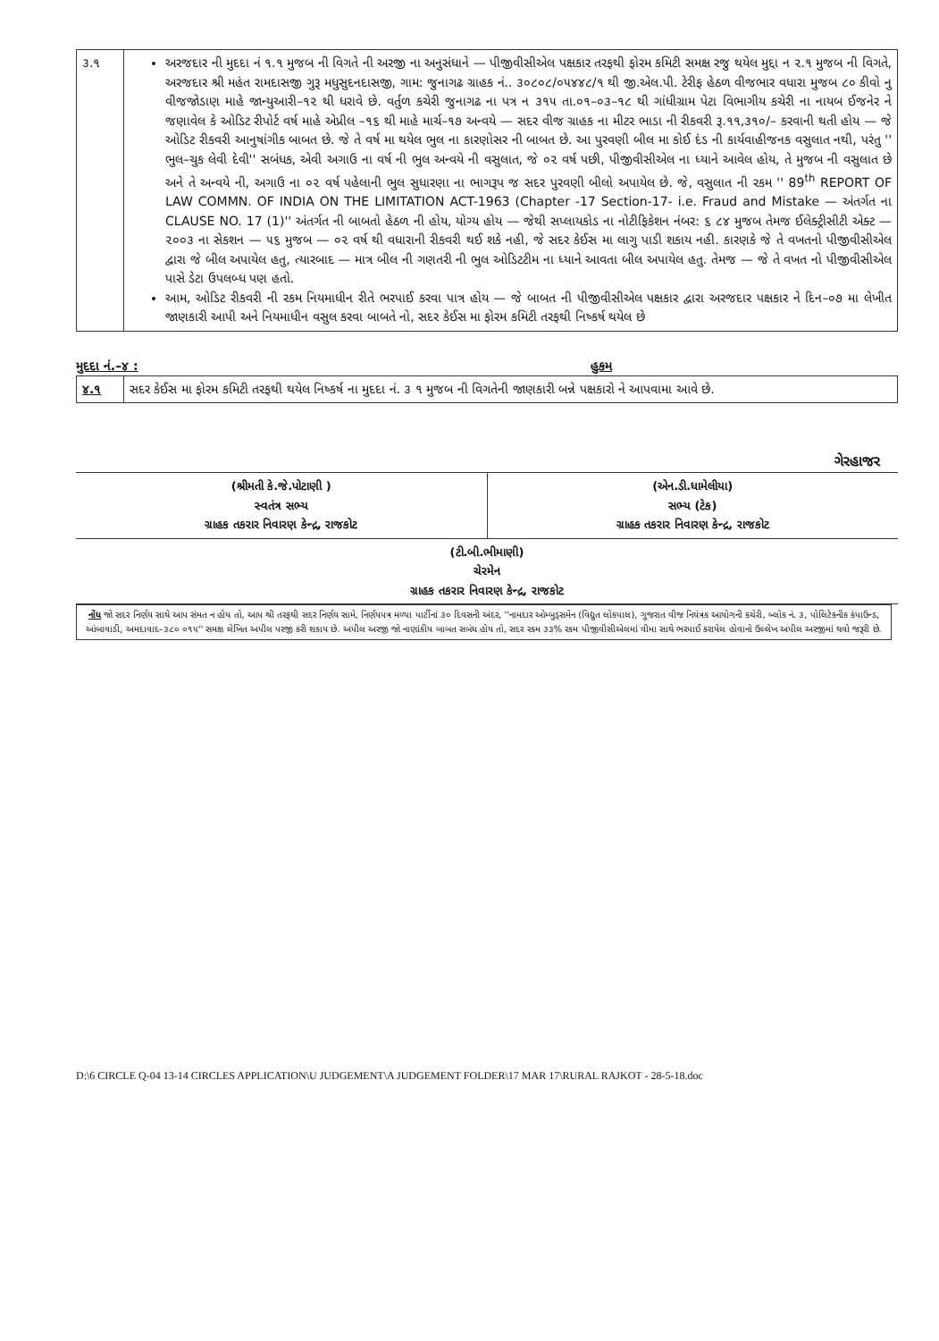| ૩.૧ | અરજદાર ની મુદદા નં ૧.૧ મુજબ ની વિગતે ની અરજી ના અનુસંધાને — પીજીવીસીએલ પક્ષકાર તરફથી ફોરમ કમિટી સમક્ષ રજુ થયેલ મુદ્દા ન ૨.૧ મુજબ ની વિગતે, અરજદાર શ્રી મહંત રામદાસજી ગુરૂ મધુસુદનદાસજી, ગામ: જુનાગઢ ગ્રાહક નં.. ૩૦૮૦૮/૦૫૪૪૮/૧ થી જી.એલ.પી. ટેરીફ હેઠળ વીજભાર વધારા મુજબ ૮૦ કીવો નુ વીજજોડાણ માહે જાન્યુઆરી–૧૨ થી ધરાવે છે. વર્તુળ કચેરી જુનાગઢ ના પત્ર ન ૩૧૫ તા.૦૧–૦૩–૧૮ થી ગાંધીગ્રામ પેટા વિભાગીય કચેરી ના નાયબ ઈજનેર ને જણાવેલ કે ઓડિટ રીપોર્ટ વર્ષ માહે એપ્રીલ –૧૬ થી માહે માર્ચ–૧૭ અન્વયે — સદર વીજ ગ્રાહક ના મીટર ભાડા ની રીકવરી રૂ.૧૧,૩૧૦/– કરવાની થતી હોય — જે ઓડિટ રીકવરી આનુષાંગીક બાબત છે. જે તે વર્ષ મા થયેલ ભુલ ના કારણોસર ની બાબત છે. આ પુરવણી બીલ મા કોઈ દંડ ની કાર્યવાહીજનક વસુલાત નથી, પરંતુ '' ભુલ–ચુક લેવી દેવી'' સબંધક, એવી અગાઉ ના વર્ષ ની ભુલ અન્વયે ની વસુલાત, જે ૦૨ વર્ષ પછી, પીજીવીસીએલ ના ધ્યાને આવેલ હોય, તે મુજબ ની વસુલાત છે અને તે અન્વયે ની, અગાઉ ના ૦૨ વર્ષ પહેલાની ભુલ સુધારણા ના ભાગરૂપ જ સદર પુરવણી બીલો અપાયેલ છે. જે, વસુલાત ની રકમ '' 89<sup>th</sup> REPORT OF LAW COMMN. OF INDIA ON THE LIMITATION ACT-1963 (Chapter -17 Section-17- i.e. Fraud and Mistake — અંતર્ગત ના CLAUSE NO. 17 (1)'' અંતર્ગત ની બાબતો હેઠળ ની હોય, યોગ્ય હોય — જેથી સપ્લાયકોડ ના નોટીફિકેશન નંબર: ૬ ૮૪ મુજબ તેમજ ઈલેક્ટ્રીસીટી એક્ટ — ૨૦૦૩ ના સેકશન — ૫૬ મુજબ — ૦૨ વર્ષ થી વધારાની રીકવરી થઈ શકે નહી, જે સદર કેઈસ મા લાગુ પાડી શકાય નહી. કારણકે જે તે વખતનો પીજીવીસીએલ દ્વારા જે બીલ અપાયેલ હતુ, ત્યારબાદ — માત્ર બીલ ની ગણતરી ની ભુલ ઓડિટટીમ ના ધ્યાને આવતા બીલ અપાયેલ હતુ. તેમજ — જે તે વખત નો પીજીવીસીએલ પાસે ડેટા ઉપલબ્ધ પણ હતો. આમ, ઓડિટ રીકવરી ની રકમ નિયમાધીન રીતે ભરપાઈ કરવા પાત્ર હોય — જે બાબત ની પીજીવીસીએલ પક્ષકાર દ્વારા અરજદાર પક્ષકાર ને દિન–૦૭ મા લેખીત જાણકારી આપી અને નિયમાધીન વસુલ કરવા બાબતે નો, સદર કેઈસ મા ફોરમ કમિટી તરફથી નિષ્કર્ષ થયેલ છે |
મુદદા નં.–૪ : હુકમ
| ૪.૧ | સદર કેઈસ મા ફોરમ કમિટી તરફથી થયેલ નિષ્કર્ષ ના મુદદા નં. ૩ ૧ મુજબ ની વિગતેની જાણકારી બન્ને પક્ષકારો ને આપવામા આવે છે. |
ગેરહાજર
| (શ્રીમતી કે.જે.પોટાણી ) સ્વતંત્ર સભ્ય ગ્રાહક તકરાર નિવારણ કેન્દ્ર, રાજકોટ | (એન.ડી.ધામેલીયા) સભ્ય (ટેક) ગ્રાહક તકરાર નિવારણ કેન્દ્ર, રાજકોટ |
| (ટી.બી.ભીમાણી) ચેરમેન ગ્રાહક તકરાર નિવારણ કેન્દ્ર, રાજકોટ | |
નોંધ જો સદર નિર્ણય સાથે આપ સંમત ન હોય તો, આપ શ્રી તરફથી સદર નિર્ણય સામે, નિર્ણયપત્ર મળ્યા પાર્ટીનાં ૩૦ દિવસની અંદર, ''નામદાર ઓમ્બુડ્સમેન (વિદ્યુત લોકપાલ), ગુજરાત વીજ નિયંત્રક આયોગની કચેરી, બ્લોક નં. ૩, પોલિટેકનીક કંપાઉન્ડ, આંબાવાડી, અમદાવાદ–૩૮૦ ૦૧૫'' સમક્ષ લેખિત અપીલ પરજી કરી શકાય છે. અપીલ અરજી જો નાણાંકીય બાબત સબંધ હોય તો, સદર રકમ ૩૩% રકમ પીજીવીસીએલમાં વીમા સાથે ભરપાઈ કરાયેલ હોવાનો ઉલ્લેખ અપીલ અરજીમાં થવો જરૂરી છે.
D:\6 CIRCLE Q-04 13-14 CIRCLES APPLICATION\U JUDGEMENT\A JUDGEMENT FOLDER\17 MAR 17\RURAL RAJKOT - 28-5-18.doc